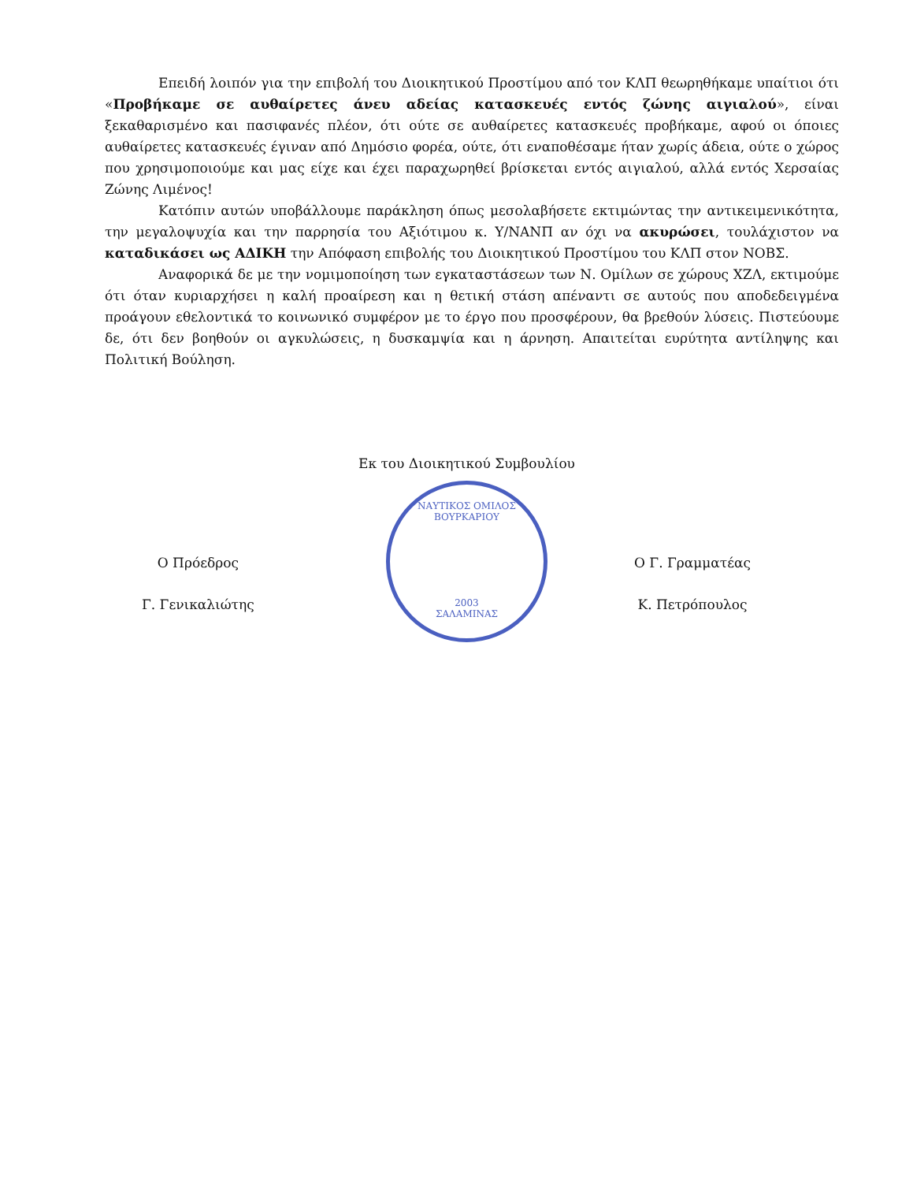Επειδή λοιπόν για την επιβολή του Διοικητικού Προστίμου από τον ΚΛΠ θεωρηθήκαμε υπαίτιοι ότι «Προβήκαμε σε αυθαίρετες άνευ αδείας κατασκευές εντός ζώνης αιγιαλού», είναι ξεκαθαρισμένο και πασιφανές πλέον, ότι ούτε σε αυθαίρετες κατασκευές προβήκαμε, αφού οι όποιες αυθαίρετες κατασκευές έγιναν από Δημόσιο φορέα, ούτε, ότι εναποθέσαμε ήταν χωρίς άδεια, ούτε ο χώρος που χρησιμοποιούμε και μας είχε και έχει παραχωρηθεί βρίσκεται εντός αιγιαλού, αλλά εντός Χερσαίας Ζώνης Λιμένος!
Κατόπιν αυτών υποβάλλουμε παράκληση όπως μεσολαβήσετε εκτιμώντας την αντικειμενικότητα, την μεγαλοψυχία και την παρρησία του Αξιότιμου κ. Υ/ΝΑΝΠ αν όχι να ακυρώσει, τουλάχιστον να καταδικάσει ως ΑΔΙΚΗ την Απόφαση επιβολής του Διοικητικού Προστίμου του ΚΛΠ στον ΝΟΒΣ.
Αναφορικά δε με την νομιμοποίηση των εγκαταστάσεων των Ν. Ομίλων σε χώρους ΧΖΛ, εκτιμούμε ότι όταν κυριαρχήσει η καλή προαίρεση και η θετική στάση απέναντι σε αυτούς που αποδεδειγμένα προάγουν εθελοντικά το κοινωνικό συμφέρον με το έργο που προσφέρουν, θα βρεθούν λύσεις. Πιστεύουμε δε, ότι δεν βοηθούν οι αγκυλώσεις, η δυσκαμψία και η άρνηση. Απαιτείται ευρύτητα αντίληψης και Πολιτική Βούληση.
Εκ του Διοικητικού Συμβουλίου
Ο Πρόεδρος
Γ. Γενικαλιώτης
ΝΑΥΤΙΚΟΣ ΟΜΙΛΟΣ ΒΟΥΡΚΑΡΙΟΥ
2003
ΣΑΛΑΜΙΝΑΣ
Ο Γ. Γραμματέας
Κ. Πετρόπουλος